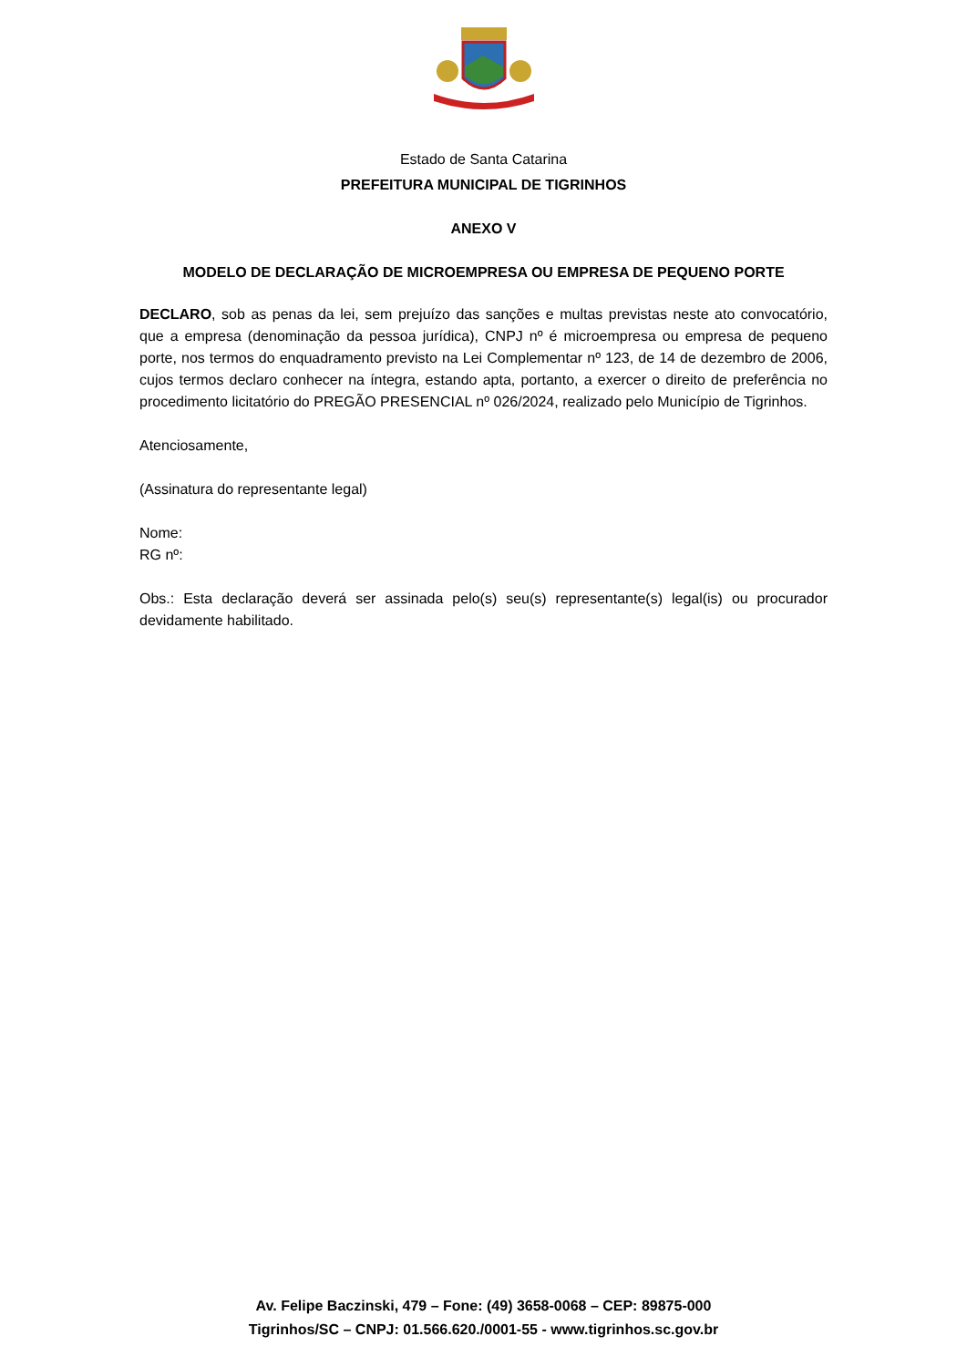Estado de Santa Catarina
PREFEITURA MUNICIPAL DE TIGRINHOS
ANEXO V
MODELO DE DECLARAÇÃO DE MICROEMPRESA OU EMPRESA DE PEQUENO PORTE
DECLARO, sob as penas da lei, sem prejuízo das sanções e multas previstas neste ato convocatório, que a empresa (denominação da pessoa jurídica), CNPJ nº é microempresa ou empresa de pequeno porte, nos termos do enquadramento previsto na Lei Complementar nº 123, de 14 de dezembro de 2006, cujos termos declaro conhecer na íntegra, estando apta, portanto, a exercer o direito de preferência no procedimento licitatório do PREGÃO PRESENCIAL nº 026/2024, realizado pelo Município de Tigrinhos.
Atenciosamente,
(Assinatura do representante legal)
Nome:
RG nº:
Obs.: Esta declaração deverá ser assinada pelo(s) seu(s) representante(s) legal(is) ou procurador devidamente habilitado.
Av. Felipe Baczinski, 479 – Fone: (49) 3658-0068 – CEP: 89875-000
Tigrinhos/SC – CNPJ: 01.566.620./0001-55 - www.tigrinhos.sc.gov.br